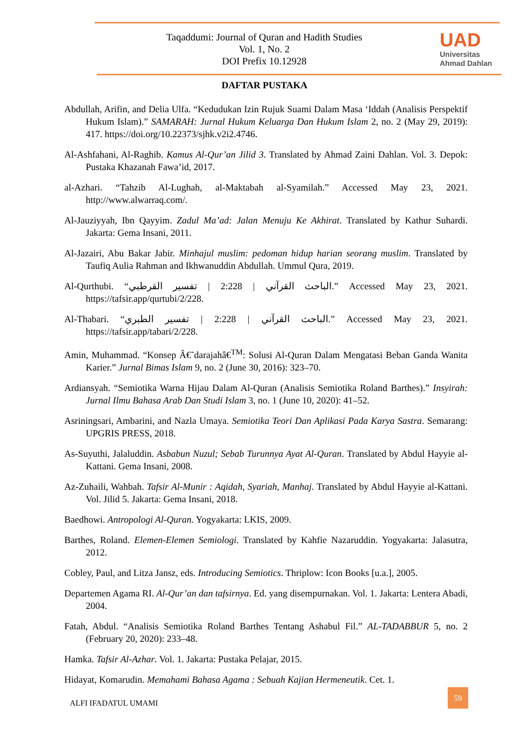Taqaddumi: Journal of Quran and Hadith Studies
Vol. 1, No. 2
DOI Prefix 10.12928
UAD
Universitas
Ahmad Dahlan
DAFTAR PUSTAKA
Abdullah, Arifin, and Delia Ulfa. “Kedudukan Izin Rujuk Suami Dalam Masa ‘Iddah (Analisis Perspektif Hukum Islam).” SAMARAH: Jurnal Hukum Keluarga Dan Hukum Islam 2, no. 2 (May 29, 2019): 417. https://doi.org/10.22373/sjhk.v2i2.4746.
Al-Ashfahani, Al-Raghib. Kamus Al-Qur’an Jilid 3. Translated by Ahmad Zaini Dahlan. Vol. 3. Depok: Pustaka Khazanah Fawa’id, 2017.
al-Azhari. “Tahzib Al-Lughah, al-Maktabah al-Syamilah.” Accessed May 23, 2021. http://www.alwarraq.com/.
Al-Jauziyyah, Ibn Qayyim. Zadul Ma’ad: Jalan Menuju Ke Akhirat. Translated by Kathur Suhardi. Jakarta: Gema Insani, 2011.
Al-Jazairi, Abu Bakar Jabir. Minhajul muslim: pedoman hidup harian seorang muslim. Translated by Taufiq Aulia Rahman and Ikhwanuddin Abdullah. Ummul Qura, 2019.
Al-Qurthubi. “الباحث القرآني | 2:228 | تفسير القرطبي.” Accessed May 23, 2021. https://tafsir.app/qurtubi/2/228.
Al-Thabari. “الباحث القرآني | 2:228 | تفسير الطبري.” Accessed May 23, 2021. https://tafsir.app/tabari/2/228.
Amin, Muhammad. “Konsep Â€˜darajahâ€<sup>TM</sup>: Solusi Al-Quran Dalam Mengatasi Beban Ganda Wanita Karier.” Jurnal Bimas Islam 9, no. 2 (June 30, 2016): 323–70.
Ardiansyah. “Semiotika Warna Hijau Dalam Al-Quran (Analisis Semiotika Roland Barthes).” Insyirah: Jurnal Ilmu Bahasa Arab Dan Studi Islam 3, no. 1 (June 10, 2020): 41–52.
Asriningsari, Ambarini, and Nazla Umaya. Semiotika Teori Dan Aplikasi Pada Karya Sastra. Semarang: UPGRIS PRESS, 2018.
As-Suyuthi, Jalaluddin. Asbabun Nuzul; Sebab Turunnya Ayat Al-Quran. Translated by Abdul Hayyie al-Kattani. Gema Insani, 2008.
Az-Zuhaili, Wahbah. Tafsir Al-Munir : Aqidah, Syariah, Manhaj. Translated by Abdul Hayyie al-Kattani. Vol. Jilid 5. Jakarta: Gema Insani, 2018.
Baedhowi. Antropologi Al-Quran. Yogyakarta: LKIS, 2009.
Barthes, Roland. Elemen-Elemen Semiologi. Translated by Kahfie Nazaruddin. Yogyakarta: Jalasutra, 2012.
Cobley, Paul, and Litza Jansz, eds. Introducing Semiotics. Thriplow: Icon Books [u.a.], 2005.
Departemen Agama RI. Al-Qur’an dan tafsirnya. Ed. yang disempurnakan. Vol. 1. Jakarta: Lentera Abadi, 2004.
Fatah, Abdul. “Analisis Semiotika Roland Barthes Tentang Ashabul Fil.” AL-TADABBUR 5, no. 2 (February 20, 2020): 233–48.
Hamka. Tafsir Al-Azhar. Vol. 1. Jakarta: Pustaka Pelajar, 2015.
Hidayat, Komarudin. Memahami Bahasa Agama : Sebuah Kajian Hermeneutik. Cet. 1.
ALFI IFADATUL UMAMI
59